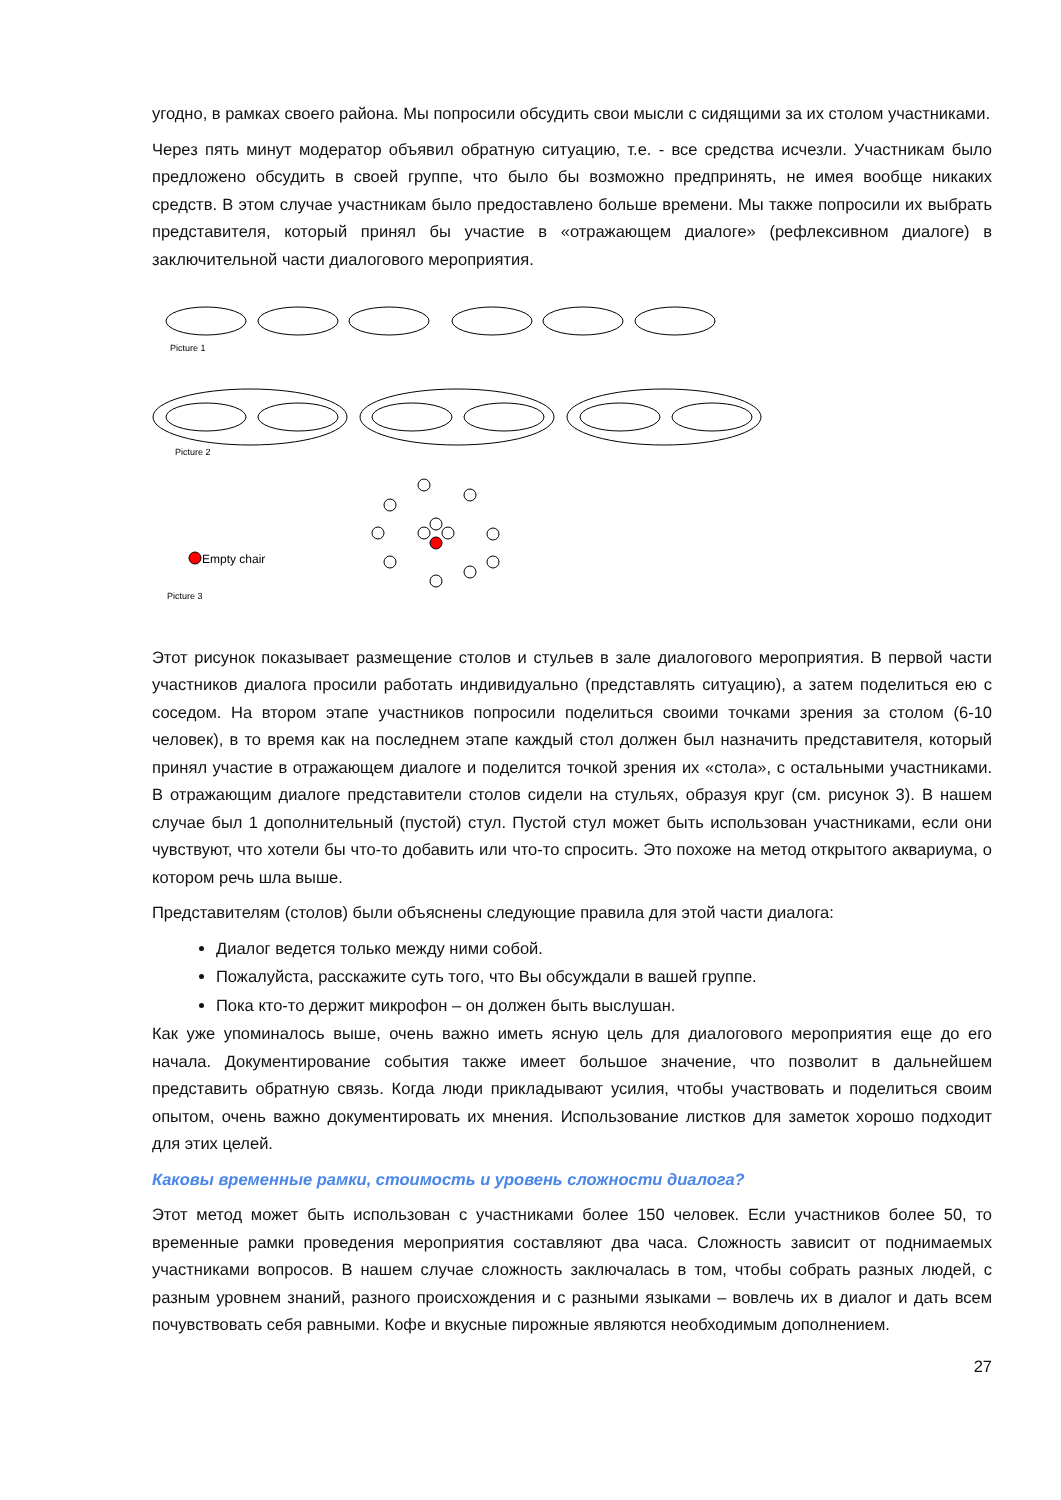угодно, в рамках своего района. Мы попросили обсудить свои мысли с сидящими за их столом участниками.
Через пять минут модератор объявил обратную ситуацию, т.е. - все средства исчезли. Участникам было предложено обсудить в своей группе, что было бы возможно предпринять, не имея вообще никаких средств. В этом случае участникам было предоставлено больше времени. Мы также попросили их выбрать представителя, который принял бы участие в «отражающем диалоге» (рефлексивном диалоге) в заключительной части диалогового мероприятия.
Picture 1
Picture 2
Picture 3
Empty chair
Этот рисунок показывает размещение столов и стульев в зале диалогового мероприятия. В первой части участников диалога просили работать индивидуально (представлять ситуацию), а затем поделиться ею с соседом. На втором этапе участников попросили поделиться своими точками зрения за столом (6-10 человек), в то время как на последнем этапе каждый стол должен был назначить представителя, который принял участие в отражающем диалоге и поделится точкой зрения их «стола», с остальными участниками. В отражающим диалоге представители столов сидели на стульях, образуя круг (см. рисунок 3). В нашем случае был 1 дополнительный (пустой) стул. Пустой стул может быть использован участниками, если они чувствуют, что хотели бы что-то добавить или что-то спросить. Это похоже на метод открытого аквариума, о котором речь шла выше.
Представителям (столов) были объяснены следующие правила для этой части диалога:
Диалог ведется только между ними собой.
Пожалуйста, расскажите суть того, что Вы обсуждали в вашей группе.
Пока кто-то держит микрофон – он должен быть выслушан.
Как уже упоминалось выше, очень важно иметь ясную цель для диалогового мероприятия еще до его начала. Документирование события также имеет большое значение, что позволит в дальнейшем представить обратную связь. Когда люди прикладывают усилия, чтобы участвовать и поделиться своим опытом, очень важно документировать их мнения. Использование листков для заметок хорошо подходит для этих целей.
Каковы временные рамки, стоимость и уровень сложности диалога?
Этот метод может быть использован с участниками более 150 человек. Если участников более 50, то временные рамки проведения мероприятия составляют два часа. Сложность зависит от поднимаемых участниками вопросов. В нашем случае сложность заключалась в том, чтобы собрать разных людей, с разным уровнем знаний, разного происхождения и с разными языками – вовлечь их в диалог и дать всем почувствовать себя равными. Кофе и вкусные пирожные являются необходимым дополнением.
27